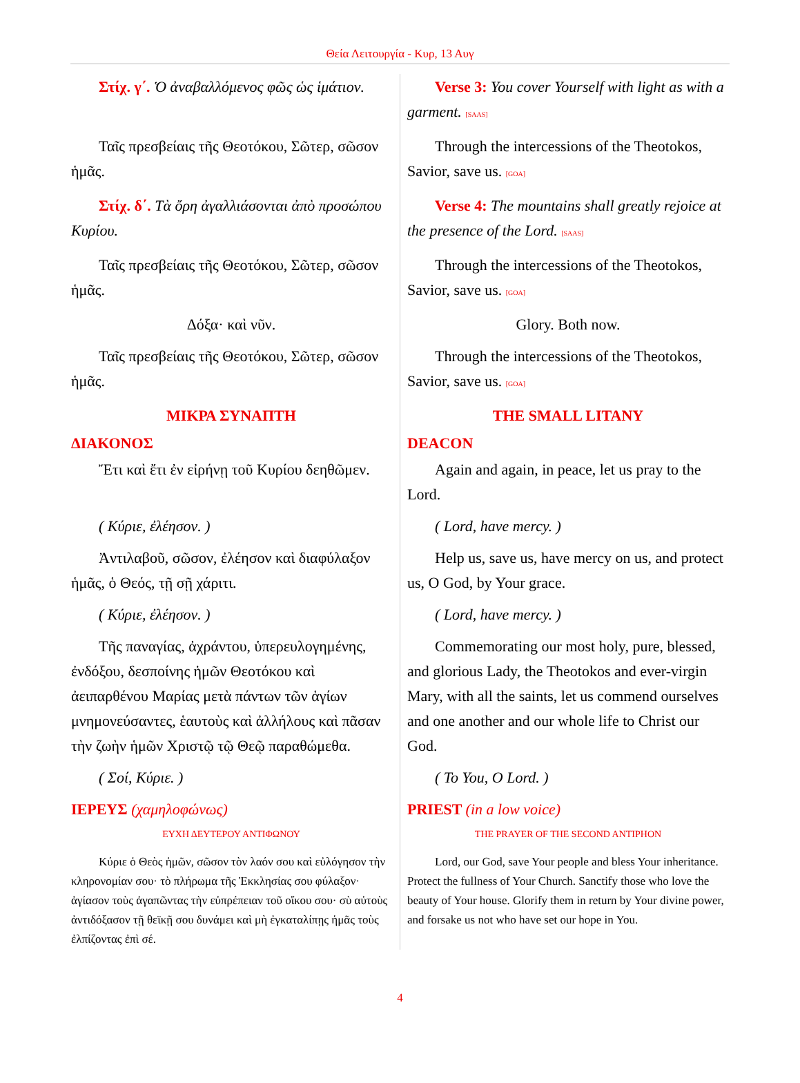Θεία Λειτουργία - Κυρ, 13 Αυγ
| Στίχ. γ΄. Ὁ ἀναβαλλόμενος φῶς ὡς ἱμάτιον. | Verse 3: You cover Yourself with light as with a garment. [SAAS] |
| Ταῖς πρεσβείαις τῆς Θεοτόκου, Σῶτερ, σῶσον ἡμᾶς. | Through the intercessions of the Theotokos, Savior, save us. [GOA] |
| Στίχ. δ΄. Τὰ ὄρη ἀγαλλιάσονται ἀπὸ προσώπου Κυρίου. | Verse 4: The mountains shall greatly rejoice at the presence of the Lord. [SAAS] |
| Ταῖς πρεσβείαις τῆς Θεοτόκου, Σῶτερ, σῶσον ἡμᾶς. | Through the intercessions of the Theotokos, Savior, save us. [GOA] |
| Δόξα· καὶ νῦν. | Glory. Both now. |
| Ταῖς πρεσβείαις τῆς Θεοτόκου, Σῶτερ, σῶσον ἡμᾶς. | Through the intercessions of the Theotokos, Savior, save us. [GOA] |
| ΜΙΚΡΑ ΣΥΝΑΠΤΗ ΔΙΑΚΟΝΟΣ | THE SMALL LITANY DEACON |
| Ἔτι καὶ ἔτι ἐν εἰρήνῃ τοῦ Κυρίου δεηθῶμεν. | Again and again, in peace, let us pray to the Lord. |
| ( Κύριε, ἐλέησον. ) | ( Lord, have mercy. ) |
| Ἀντιλαβοῦ, σῶσον, ἐλέησον καὶ διαφύλαξον ἡμᾶς, ὁ Θεός, τῇ σῇ χάριτι. | Help us, save us, have mercy on us, and protect us, O God, by Your grace. |
| ( Κύριε, ἐλέησον. ) | ( Lord, have mercy. ) |
| Τῆς παναγίας, ἀχράντου, ὑπερευλογημένης, ἐνδόξου, δεσποίνης ἡμῶν Θεοτόκου καὶ ἀειπαρθένου Μαρίας μετὰ πάντων τῶν ἁγίων μνημονεύσαντες, ἑαυτοὺς καὶ ἀλλήλους καὶ πᾶσαν τὴν ζωὴν ἡμῶν Χριστῷ τῷ Θεῷ παραθώμεθα. | Commemorating our most holy, pure, blessed, and glorious Lady, the Theotokos and ever-virgin Mary, with all the saints, let us commend ourselves and one another and our whole life to Christ our God. |
| ( Σοί, Κύριε. ) | ( To You, O Lord. ) |
| ΙΕΡΕΥΣ (χαμηλοφώνως) ΕΥΧΗ ΔΕΥΤΕΡΟΥ ΑΝΤΙΦΩΝΟΥ Κύριε ὁ Θεὸς ἡμῶν, σῶσον τὸν λαόν σου καὶ εὐλόγησον τὴν κληρονομίαν σου· τὸ πλήρωμα τῆς Ἐκκλησίας σου φύλαξον· ἁγίασον τοὺς ἀγαπῶντας τὴν εὐπρέπειαν τοῦ οἴκου σου· σὺ αὐτοὺς ἀντιδόξασον τῇ θεϊκῇ σου δυνάμει καὶ μὴ ἐγκαταλίπῃς ἡμᾶς τοὺς ἐλπίζοντας ἐπὶ σέ. | PRIEST (in a low voice) THE PRAYER OF THE SECOND ANTIPHON Lord, our God, save Your people and bless Your inheritance. Protect the fullness of Your Church. Sanctify those who love the beauty of Your house. Glorify them in return by Your divine power, and forsake us not who have set our hope in You. |
4